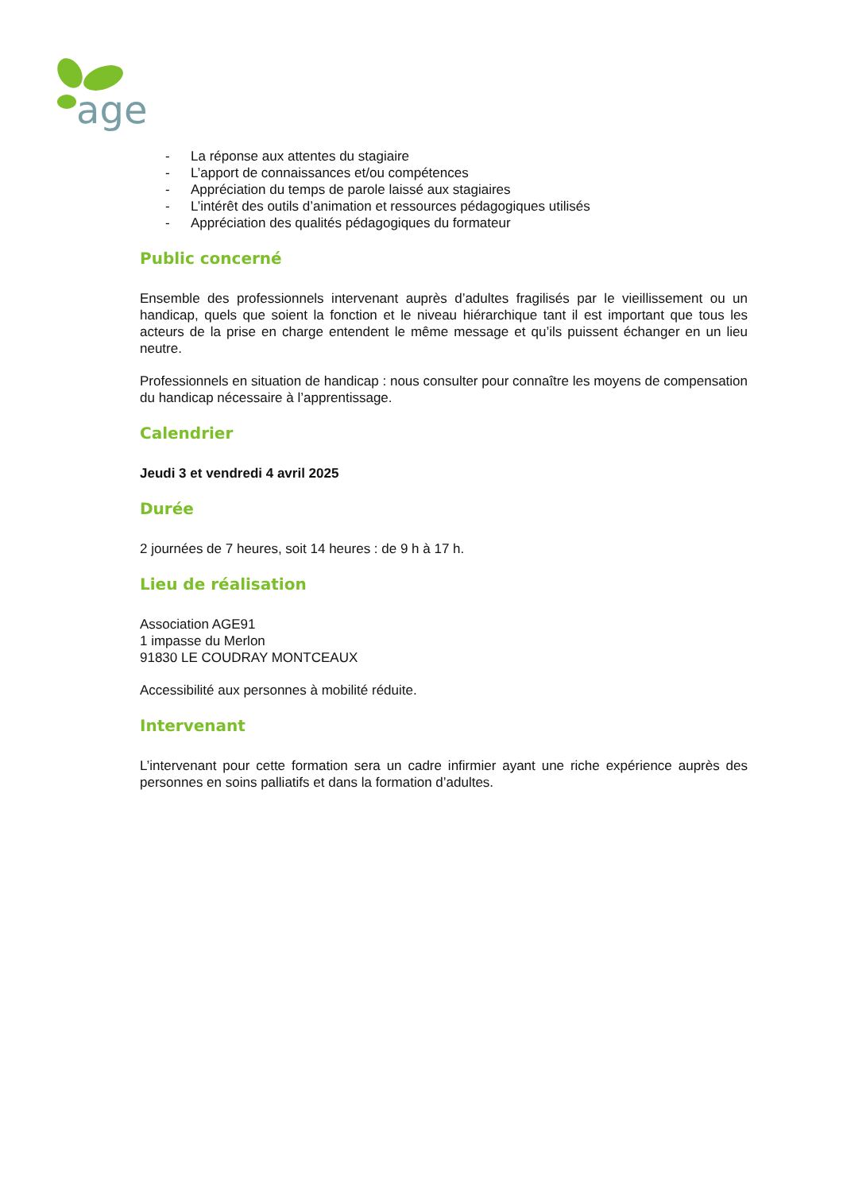age
- La réponse aux attentes du stagiaire
- L’apport de connaissances et/ou compétences
- Appréciation du temps de parole laissé aux stagiaires
- L’intérêt des outils d’animation et ressources pédagogiques utilisés
- Appréciation des qualités pédagogiques du formateur
Public concerné
Ensemble des professionnels intervenant auprès d’adultes fragilisés par le vieillissement ou un handicap, quels que soient la fonction et le niveau hiérarchique tant il est important que tous les acteurs de la prise en charge entendent le même message et qu’ils puissent échanger en un lieu neutre.
Professionnels en situation de handicap : nous consulter pour connaître les moyens de compensation du handicap nécessaire à l’apprentissage.
Calendrier
Jeudi 3 et vendredi 4 avril 2025
Durée
2 journées de 7 heures, soit 14 heures : de 9 h à 17 h.
Lieu de réalisation
Association AGE91
1 impasse du Merlon
91830 LE COUDRAY MONTCEAUX
Accessibilité aux personnes à mobilité réduite.
Intervenant
L’intervenant pour cette formation sera un cadre infirmier ayant une riche expérience auprès des personnes en soins palliatifs et dans la formation d’adultes.